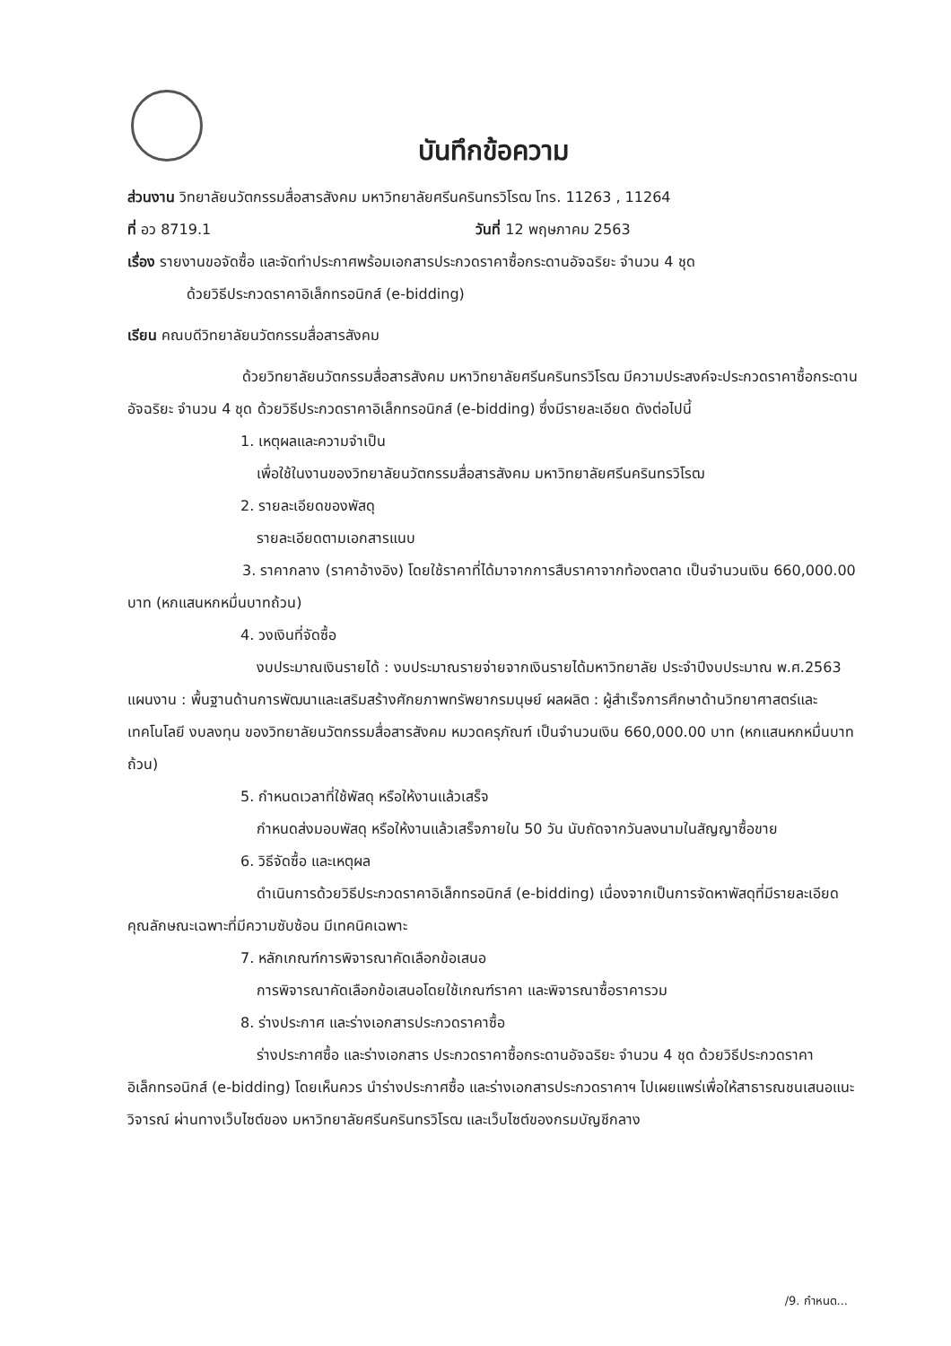บันทึกข้อความ
ส่วนงาน วิทยาลัยนวัตกรรมสื่อสารสังคม มหาวิทยาลัยศรีนครินทรวิโรฒ โทร. 11263 , 11264
ที่ อว 8719.1 วันที่ 12 พฤษภาคม 2563
เรื่อง รายงานขอจัดซื้อ และจัดทำประกาศพร้อมเอกสารประกวดราคาซื้อกระดานอัจฉริยะ จำนวน 4 ชุด
ด้วยวิธีประกวดราคาอิเล็กทรอนิกส์ (e-bidding)
เรียน คณบดีวิทยาลัยนวัตกรรมสื่อสารสังคม
ด้วยวิทยาลัยนวัตกรรมสื่อสารสังคม มหาวิทยาลัยศรีนครินทรวิโรฒ มีความประสงค์จะประกวดราคาซื้อกระดานอัจฉริยะ จำนวน 4 ชุด ด้วยวิธีประกวดราคาอิเล็กทรอนิกส์ (e-bidding) ซึ่งมีรายละเอียด ดังต่อไปนี้
1. เหตุผลและความจำเป็น
เพื่อใช้ในงานของวิทยาลัยนวัตกรรมสื่อสารสังคม มหาวิทยาลัยศรีนครินทรวิโรฒ
2. รายละเอียดของพัสดุ
รายละเอียดตามเอกสารแนบ
3. ราคากลาง (ราคาอ้างอิง) โดยใช้ราคาที่ได้มาจากการสืบราคาจากท้องตลาด เป็นจำนวนเงิน 660,000.00 บาท (หกแสนหกหมื่นบาทถ้วน)
4. วงเงินที่จัดซื้อ
งบประมาณเงินรายได้ : งบประมาณรายจ่ายจากเงินรายได้มหาวิทยาลัย ประจำปีงบประมาณ พ.ศ.2563 แผนงาน : พื้นฐานด้านการพัฒนาและเสริมสร้างศักยภาพทรัพยากรมนุษย์ ผลผลิต : ผู้สำเร็จการศึกษาด้านวิทยาศาสตร์และเทคโนโลยี งบลงทุน ของวิทยาลัยนวัตกรรมสื่อสารสังคม หมวดครุภัณฑ์ เป็นจำนวนเงิน 660,000.00 บาท (หกแสนหกหมื่นบาทถ้วน)
5. กำหนดเวลาที่ใช้พัสดุ หรือให้งานแล้วเสร็จ
กำหนดส่งมอบพัสดุ หรือให้งานแล้วเสร็จภายใน 50 วัน นับถัดจากวันลงนามในสัญญาซื้อขาย
6. วิธีจัดซื้อ และเหตุผล
ดำเนินการด้วยวิธีประกวดราคาอิเล็กทรอนิกส์ (e-bidding) เนื่องจากเป็นการจัดหาพัสดุที่มีรายละเอียดคุณลักษณะเฉพาะที่มีความซับซ้อน มีเทคนิคเฉพาะ
7. หลักเกณฑ์การพิจารณาคัดเลือกข้อเสนอ
การพิจารณาคัดเลือกข้อเสนอโดยใช้เกณฑ์ราคา และพิจารณาซื้อราคารวม
8. ร่างประกาศ และร่างเอกสารประกวดราคาซื้อ
ร่างประกาศซื้อ และร่างเอกสาร ประกวดราคาซื้อกระดานอัจฉริยะ จำนวน 4 ชุด ด้วยวิธีประกวดราคาอิเล็กทรอนิกส์ (e-bidding) โดยเห็นควร นำร่างประกาศซื้อ และร่างเอกสารประกวดราคาฯ ไปเผยแพร่เพื่อให้สาธารณชนเสนอแนะ วิจารณ์ ผ่านทางเว็บไซต์ของ มหาวิทยาลัยศรีนครินทรวิโรฒ และเว็บไซต์ของกรมบัญชีกลาง
/9. กำหนด...